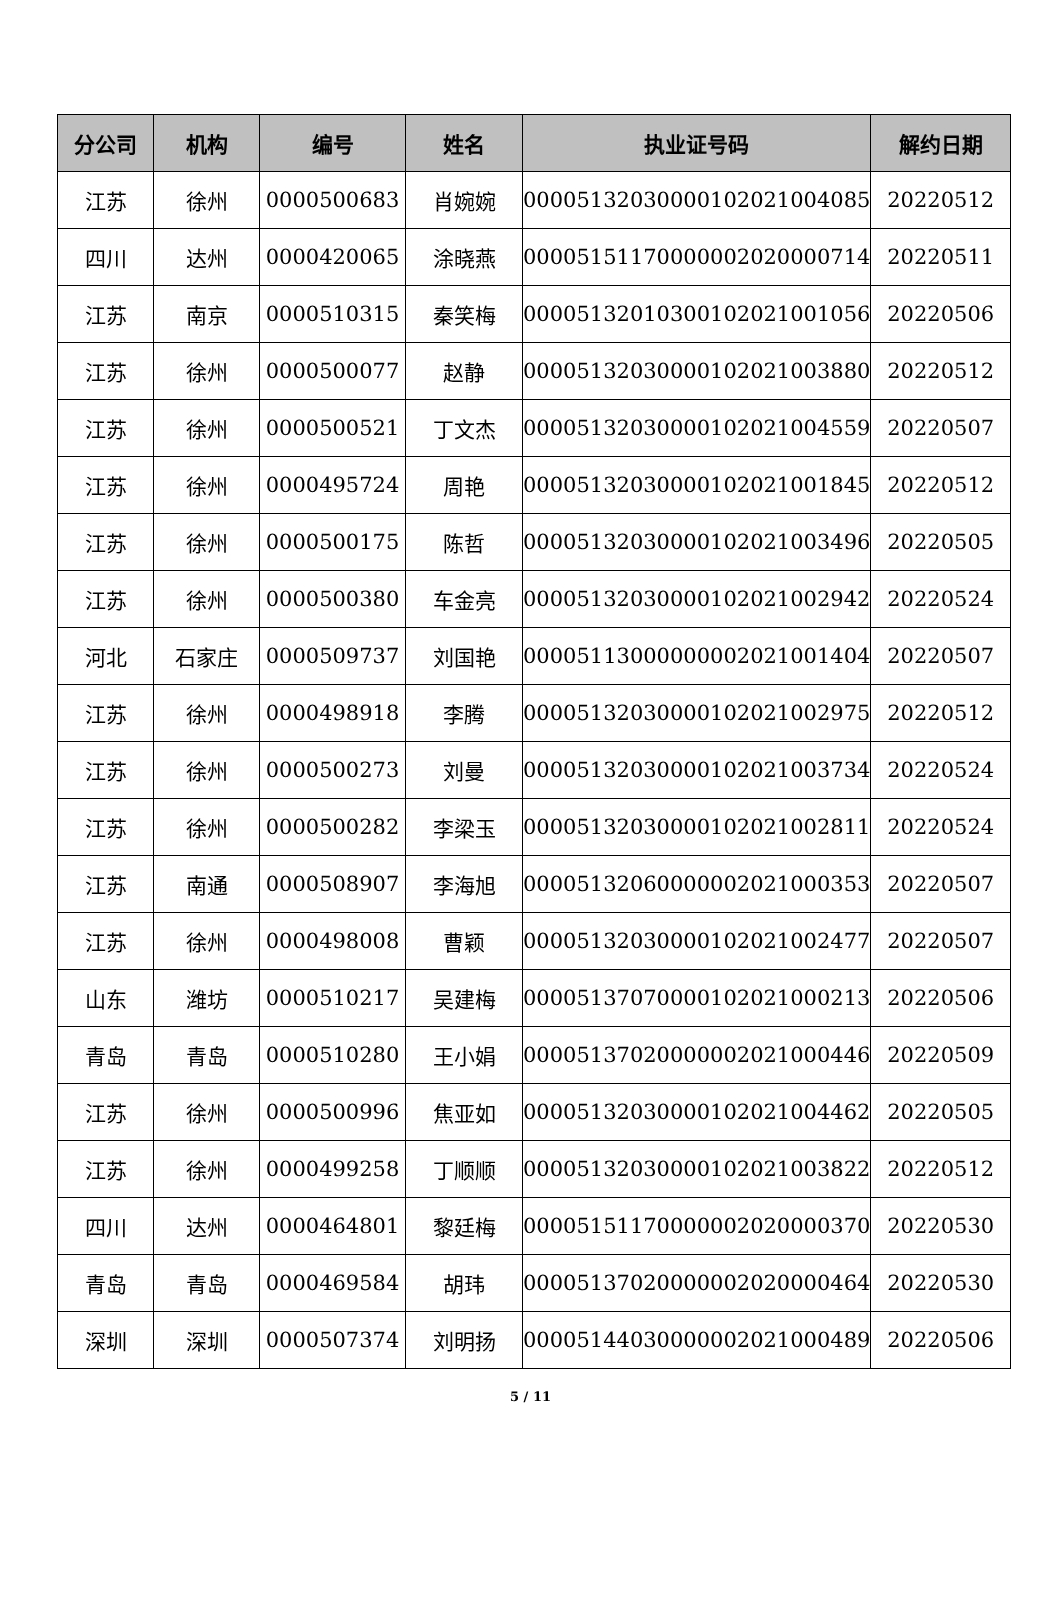| 分公司 | 机构 | 编号 | 姓名 | 执业证号码 | 解约日期 |
| --- | --- | --- | --- | --- | --- |
| 江苏 | 徐州 | 0000500683 | 肖婉婉 | 00005132030000102021004085 | 20220512 |
| 四川 | 达州 | 0000420065 | 涂晓燕 | 00005151170000002020000714 | 20220511 |
| 江苏 | 南京 | 0000510315 | 秦笑梅 | 00005132010300102021001056 | 20220506 |
| 江苏 | 徐州 | 0000500077 | 赵静 | 00005132030000102021003880 | 20220512 |
| 江苏 | 徐州 | 0000500521 | 丁文杰 | 00005132030000102021004559 | 20220507 |
| 江苏 | 徐州 | 0000495724 | 周艳 | 00005132030000102021001845 | 20220512 |
| 江苏 | 徐州 | 0000500175 | 陈哲 | 00005132030000102021003496 | 20220505 |
| 江苏 | 徐州 | 0000500380 | 车金亮 | 00005132030000102021002942 | 20220524 |
| 河北 | 石家庄 | 0000509737 | 刘国艳 | 00005113000000002021001404 | 20220507 |
| 江苏 | 徐州 | 0000498918 | 李腾 | 00005132030000102021002975 | 20220512 |
| 江苏 | 徐州 | 0000500273 | 刘曼 | 00005132030000102021003734 | 20220524 |
| 江苏 | 徐州 | 0000500282 | 李梁玉 | 00005132030000102021002811 | 20220524 |
| 江苏 | 南通 | 0000508907 | 李海旭 | 00005132060000002021000353 | 20220507 |
| 江苏 | 徐州 | 0000498008 | 曹颖 | 00005132030000102021002477 | 20220507 |
| 山东 | 潍坊 | 0000510217 | 吴建梅 | 00005137070000102021000213 | 20220506 |
| 青岛 | 青岛 | 0000510280 | 王小娟 | 00005137020000002021000446 | 20220509 |
| 江苏 | 徐州 | 0000500996 | 焦亚如 | 00005132030000102021004462 | 20220505 |
| 江苏 | 徐州 | 0000499258 | 丁顺顺 | 00005132030000102021003822 | 20220512 |
| 四川 | 达州 | 0000464801 | 黎廷梅 | 00005151170000002020000370 | 20220530 |
| 青岛 | 青岛 | 0000469584 | 胡玮 | 00005137020000002020000464 | 20220530 |
| 深圳 | 深圳 | 0000507374 | 刘明扬 | 00005144030000002021000489 | 20220506 |
5 / 11